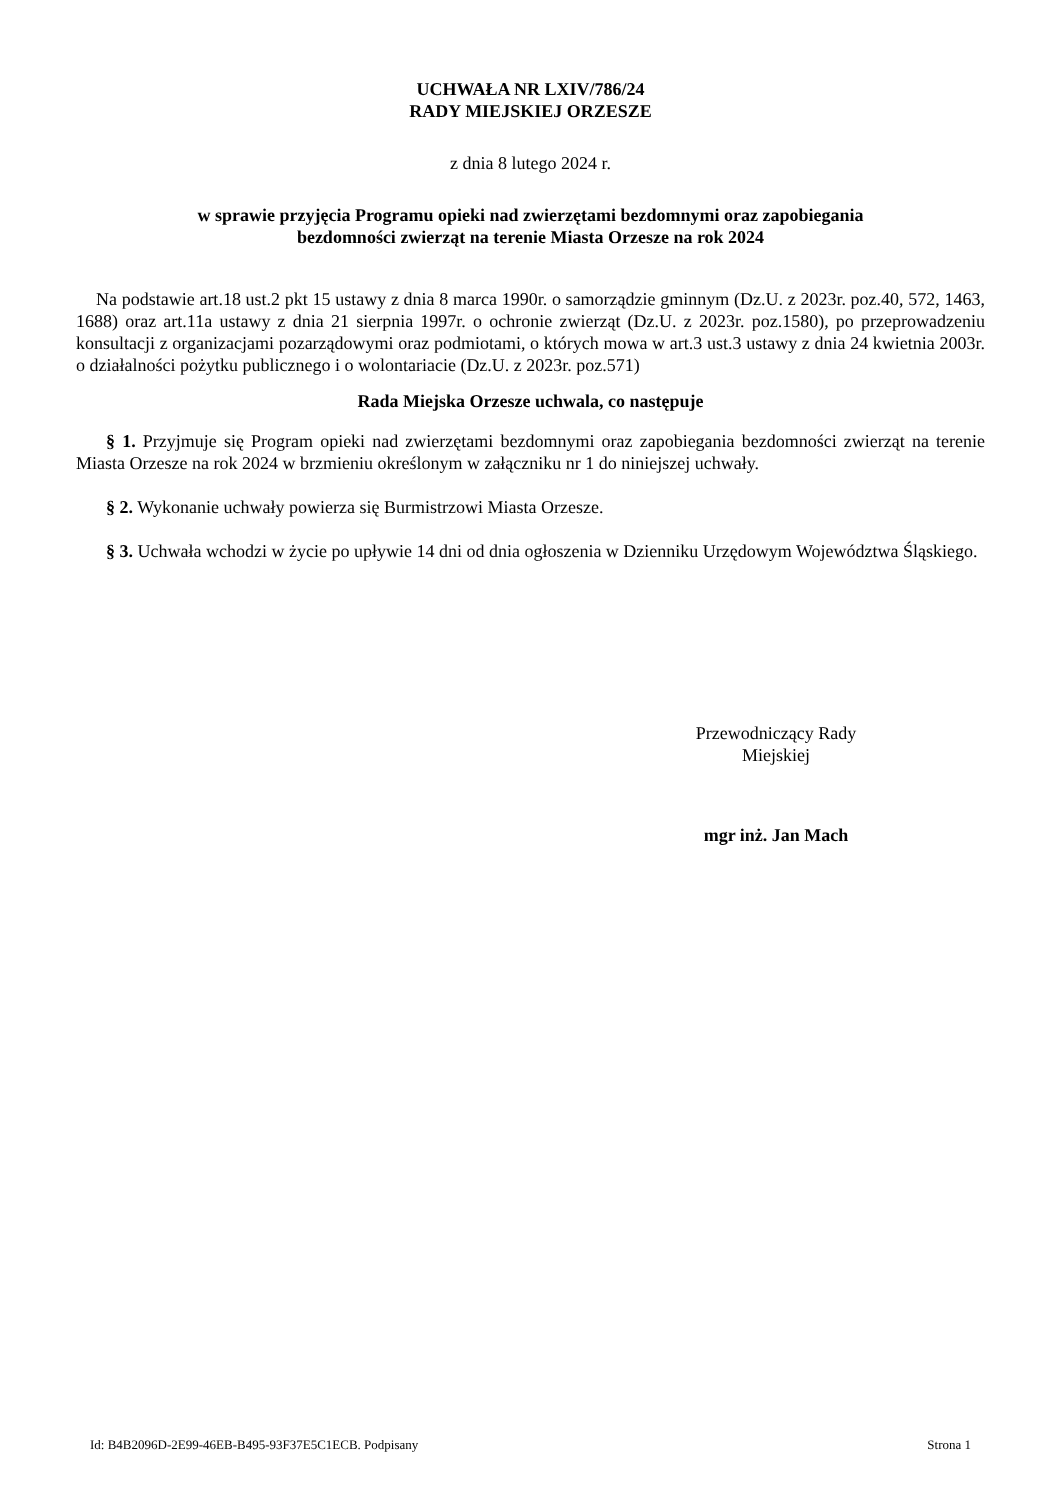UCHWAŁA NR LXIV/786/24
RADY MIEJSKIEJ ORZESZE
z dnia 8 lutego 2024 r.
w sprawie przyjęcia Programu opieki nad zwierzętami bezdomnymi oraz zapobiegania
bezdomności zwierząt na terenie Miasta Orzesze na rok 2024
Na podstawie art.18 ust.2 pkt 15 ustawy z dnia 8 marca 1990r. o samorządzie gminnym (Dz.U. z 2023r. poz.40, 572, 1463, 1688) oraz art.11a ustawy z dnia 21 sierpnia 1997r. o ochronie zwierząt (Dz.U. z 2023r. poz.1580), po przeprowadzeniu konsultacji z organizacjami pozarządowymi oraz podmiotami, o których mowa w art.3 ust.3 ustawy z dnia 24 kwietnia 2003r. o działalności pożytku publicznego i o wolontariacie (Dz.U. z 2023r. poz.571)
Rada Miejska Orzesze uchwala, co następuje
§ 1. Przyjmuje się Program opieki nad zwierzętami bezdomnymi oraz zapobiegania bezdomności zwierząt na terenie Miasta Orzesze na rok 2024 w brzmieniu określonym w załączniku nr 1 do niniejszej uchwały.
§ 2. Wykonanie uchwały powierza się Burmistrzowi Miasta Orzesze.
§ 3. Uchwała wchodzi w życie po upływie 14 dni od dnia ogłoszenia w Dzienniku Urzędowym Województwa Śląskiego.
Przewodniczący Rady
Miejskiej
mgr inż. Jan Mach
Id: B4B2096D-2E99-46EB-B495-93F37E5C1ECB. Podpisany Strona 1